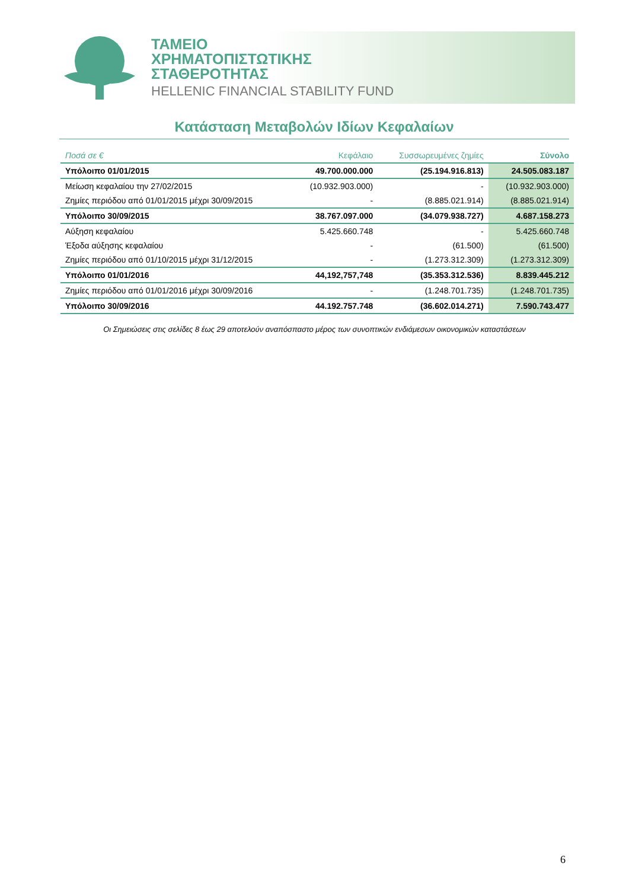ΤΑΜΕΙΟ
ΧΡΗΜΑΤΟΠΙΣΤΩΤΙΚΗΣ
ΣΤΑΘΕΡΟΤΗΤΑΣ
HELLENIC FINANCIAL STABILITY FUND
Κατάσταση Μεταβολών Ιδίων Κεφαλαίων
| Ποσά σε € | Κεφάλαιο | Συσσωρευμένες ζημίες | Σύνολο |
| --- | --- | --- | --- |
| Υπόλοιπο 01/01/2015 | 49.700.000.000 | (25.194.916.813) | 24.505.083.187 |
| Μείωση κεφαλαίου την 27/02/2015 | (10.932.903.000) | - | (10.932.903.000) |
| Ζημίες περιόδου από 01/01/2015 μέχρι 30/09/2015 | - | (8.885.021.914) | (8.885.021.914) |
| Υπόλοιπο 30/09/2015 | 38.767.097.000 | (34.079.938.727) | 4.687.158.273 |
| Αύξηση κεφαλαίου | 5.425.660.748 | - | 5.425.660.748 |
| Έξοδα αύξησης κεφαλαίου | - | (61.500) | (61.500) |
| Ζημίες περιόδου από 01/10/2015 μέχρι 31/12/2015 | - | (1.273.312.309) | (1.273.312.309) |
| Υπόλοιπο 01/01/2016 | 44,192,757,748 | (35.353.312.536) | 8.839.445.212 |
| Ζημίες περιόδου από 01/01/2016 μέχρι 30/09/2016 | - | (1.248.701.735) | (1.248.701.735) |
| Υπόλοιπο 30/09/2016 | 44.192.757.748 | (36.602.014.271) | 7.590.743.477 |
Οι Σημειώσεις στις σελίδες 8 έως 29 αποτελούν αναπόσπαστο μέρος των συνοπτικών ενδιάμεσων οικονομικών καταστάσεων
6